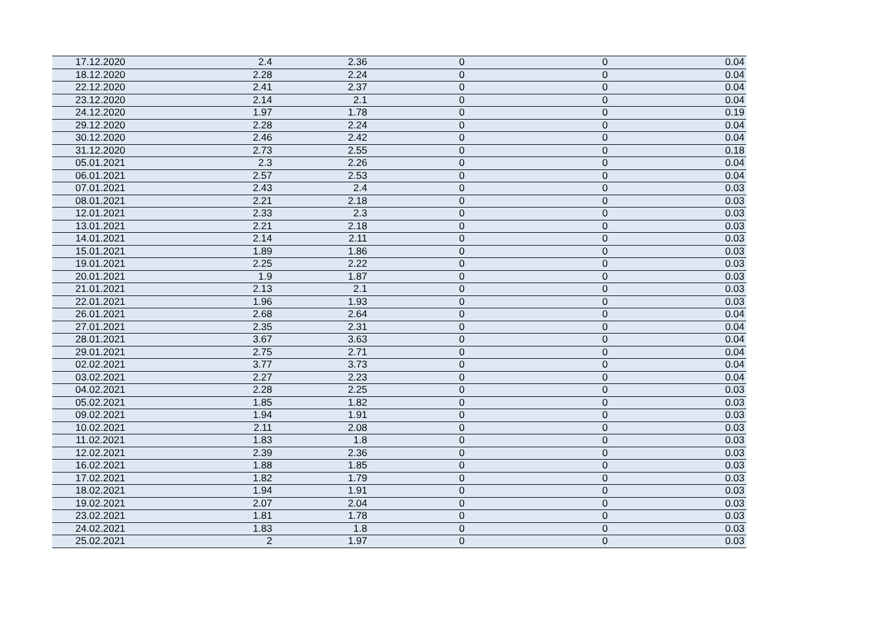| 17.12.2020 | 2.4 | 2.36 | 0 | 0 | 0.04 |
| 18.12.2020 | 2.28 | 2.24 | 0 | 0 | 0.04 |
| 22.12.2020 | 2.41 | 2.37 | 0 | 0 | 0.04 |
| 23.12.2020 | 2.14 | 2.1 | 0 | 0 | 0.04 |
| 24.12.2020 | 1.97 | 1.78 | 0 | 0 | 0.19 |
| 29.12.2020 | 2.28 | 2.24 | 0 | 0 | 0.04 |
| 30.12.2020 | 2.46 | 2.42 | 0 | 0 | 0.04 |
| 31.12.2020 | 2.73 | 2.55 | 0 | 0 | 0.18 |
| 05.01.2021 | 2.3 | 2.26 | 0 | 0 | 0.04 |
| 06.01.2021 | 2.57 | 2.53 | 0 | 0 | 0.04 |
| 07.01.2021 | 2.43 | 2.4 | 0 | 0 | 0.03 |
| 08.01.2021 | 2.21 | 2.18 | 0 | 0 | 0.03 |
| 12.01.2021 | 2.33 | 2.3 | 0 | 0 | 0.03 |
| 13.01.2021 | 2.21 | 2.18 | 0 | 0 | 0.03 |
| 14.01.2021 | 2.14 | 2.11 | 0 | 0 | 0.03 |
| 15.01.2021 | 1.89 | 1.86 | 0 | 0 | 0.03 |
| 19.01.2021 | 2.25 | 2.22 | 0 | 0 | 0.03 |
| 20.01.2021 | 1.9 | 1.87 | 0 | 0 | 0.03 |
| 21.01.2021 | 2.13 | 2.1 | 0 | 0 | 0.03 |
| 22.01.2021 | 1.96 | 1.93 | 0 | 0 | 0.03 |
| 26.01.2021 | 2.68 | 2.64 | 0 | 0 | 0.04 |
| 27.01.2021 | 2.35 | 2.31 | 0 | 0 | 0.04 |
| 28.01.2021 | 3.67 | 3.63 | 0 | 0 | 0.04 |
| 29.01.2021 | 2.75 | 2.71 | 0 | 0 | 0.04 |
| 02.02.2021 | 3.77 | 3.73 | 0 | 0 | 0.04 |
| 03.02.2021 | 2.27 | 2.23 | 0 | 0 | 0.04 |
| 04.02.2021 | 2.28 | 2.25 | 0 | 0 | 0.03 |
| 05.02.2021 | 1.85 | 1.82 | 0 | 0 | 0.03 |
| 09.02.2021 | 1.94 | 1.91 | 0 | 0 | 0.03 |
| 10.02.2021 | 2.11 | 2.08 | 0 | 0 | 0.03 |
| 11.02.2021 | 1.83 | 1.8 | 0 | 0 | 0.03 |
| 12.02.2021 | 2.39 | 2.36 | 0 | 0 | 0.03 |
| 16.02.2021 | 1.88 | 1.85 | 0 | 0 | 0.03 |
| 17.02.2021 | 1.82 | 1.79 | 0 | 0 | 0.03 |
| 18.02.2021 | 1.94 | 1.91 | 0 | 0 | 0.03 |
| 19.02.2021 | 2.07 | 2.04 | 0 | 0 | 0.03 |
| 23.02.2021 | 1.81 | 1.78 | 0 | 0 | 0.03 |
| 24.02.2021 | 1.83 | 1.8 | 0 | 0 | 0.03 |
| 25.02.2021 | 2 | 1.97 | 0 | 0 | 0.03 |